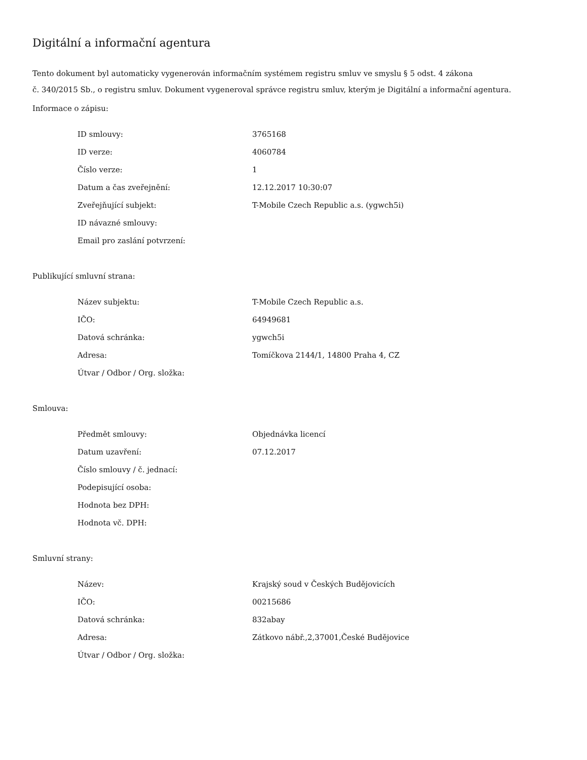Digitální a informační agentura
Tento dokument byl automaticky vygenerován informačním systémem registru smluv ve smyslu § 5 odst. 4 zákona
č. 340/2015 Sb., o registru smluv. Dokument vygeneroval správce registru smluv, kterým je Digitální a informační agentura.
Informace o zápisu:
| ID smlouvy: | 3765168 |
| ID verze: | 4060784 |
| Číslo verze: | 1 |
| Datum a čas zveřejnění: | 12.12.2017 10:30:07 |
| Zveřejňující subjekt: | T-Mobile Czech Republic a.s. (ygwch5i) |
| ID návazné smlouvy: | |
| Email pro zaslání potvrzení: | |
Publikující smluvní strana:
| Název subjektu: | T-Mobile Czech Republic a.s. |
| IČO: | 64949681 |
| Datová schránka: | ygwch5i |
| Adresa: | Tomíčkova 2144/1, 14800 Praha 4, CZ |
| Útvar / Odbor / Org. složka: | |
Smlouva:
| Předmět smlouvy: | Objednávka licencí |
| Datum uzavření: | 07.12.2017 |
| Číslo smlouvy / č. jednací: | |
| Podepisující osoba: | |
| Hodnota bez DPH: | |
| Hodnota vč. DPH: | |
Smluvní strany:
| Název: | Krajský soud v Českých Budějovicích |
| IČO: | 00215686 |
| Datová schránka: | 832abay |
| Adresa: | Zátkovo nábř.,2,37001,České Budějovice |
| Útvar / Odbor / Org. složka: | |